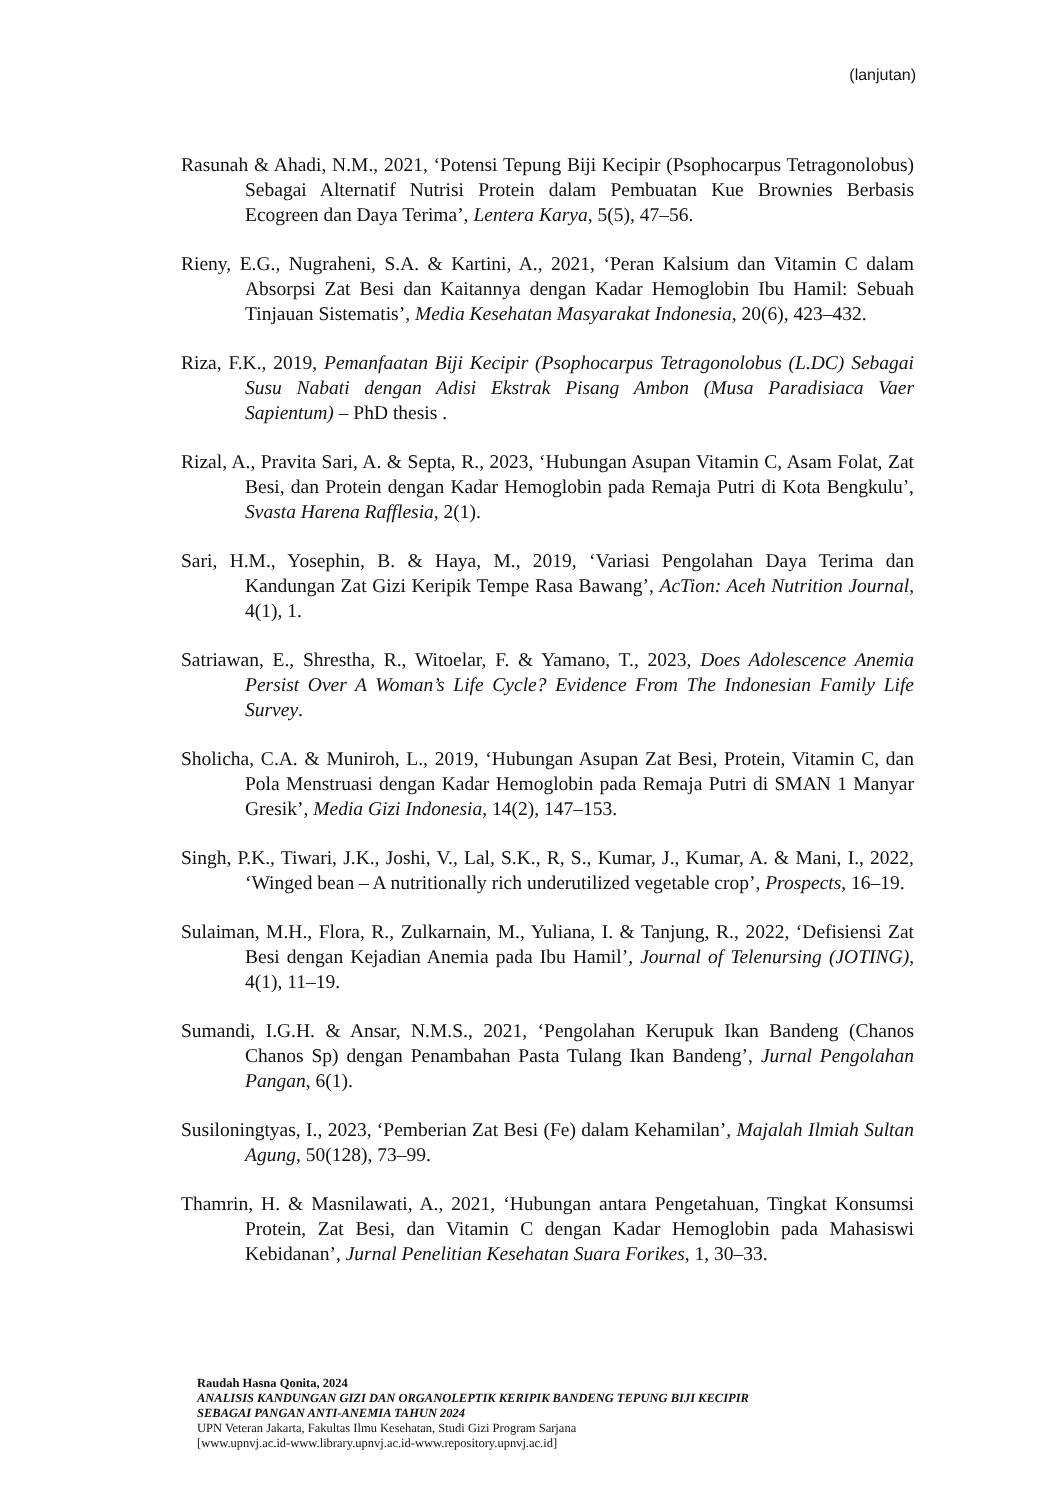(lanjutan)
Rasunah & Ahadi, N.M., 2021, ‘Potensi Tepung Biji Kecipir (Psophocarpus Tetragonolobus) Sebagai Alternatif Nutrisi Protein dalam Pembuatan Kue Brownies Berbasis Ecogreen dan Daya Terima’, Lentera Karya, 5(5), 47–56.
Rieny, E.G., Nugraheni, S.A. & Kartini, A., 2021, ‘Peran Kalsium dan Vitamin C dalam Absorpsi Zat Besi dan Kaitannya dengan Kadar Hemoglobin Ibu Hamil: Sebuah Tinjauan Sistematis’, Media Kesehatan Masyarakat Indonesia, 20(6), 423–432.
Riza, F.K., 2019, Pemanfaatan Biji Kecipir (Psophocarpus Tetragonolobus (L.DC) Sebagai Susu Nabati dengan Adisi Ekstrak Pisang Ambon (Musa Paradisiaca Vaer Sapientum) – PhD thesis .
Rizal, A., Pravita Sari, A. & Septa, R., 2023, ‘Hubungan Asupan Vitamin C, Asam Folat, Zat Besi, dan Protein dengan Kadar Hemoglobin pada Remaja Putri di Kota Bengkulu’, Svasta Harena Rafflesia, 2(1).
Sari, H.M., Yosephin, B. & Haya, M., 2019, ‘Variasi Pengolahan Daya Terima dan Kandungan Zat Gizi Keripik Tempe Rasa Bawang’, AcTion: Aceh Nutrition Journal, 4(1), 1.
Satriawan, E., Shrestha, R., Witoelar, F. & Yamano, T., 2023, Does Adolescence Anemia Persist Over A Woman’s Life Cycle? Evidence From The Indonesian Family Life Survey.
Sholicha, C.A. & Muniroh, L., 2019, ‘Hubungan Asupan Zat Besi, Protein, Vitamin C, dan Pola Menstruasi dengan Kadar Hemoglobin pada Remaja Putri di SMAN 1 Manyar Gresik’, Media Gizi Indonesia, 14(2), 147–153.
Singh, P.K., Tiwari, J.K., Joshi, V., Lal, S.K., R, S., Kumar, J., Kumar, A. & Mani, I., 2022, ‘Winged bean – A nutritionally rich underutilized vegetable crop’, Prospects, 16–19.
Sulaiman, M.H., Flora, R., Zulkarnain, M., Yuliana, I. & Tanjung, R., 2022, ‘Defisiensi Zat Besi dengan Kejadian Anemia pada Ibu Hamil’, Journal of Telenursing (JOTING), 4(1), 11–19.
Sumandi, I.G.H. & Ansar, N.M.S., 2021, ‘Pengolahan Kerupuk Ikan Bandeng (Chanos Chanos Sp) dengan Penambahan Pasta Tulang Ikan Bandeng’, Jurnal Pengolahan Pangan, 6(1).
Susiloningtyas, I., 2023, ‘Pemberian Zat Besi (Fe) dalam Kehamilan’, Majalah Ilmiah Sultan Agung, 50(128), 73–99.
Thamrin, H. & Masnilawati, A., 2021, ‘Hubungan antara Pengetahuan, Tingkat Konsumsi Protein, Zat Besi, dan Vitamin C dengan Kadar Hemoglobin pada Mahasiswi Kebidanan’, Jurnal Penelitian Kesehatan Suara Forikes, 1, 30–33.
Raudah Hasna Qonita, 2024
ANALISIS KANDUNGAN GIZI DAN ORGANOLEPTIK KERIPIK BANDENG TEPUNG BIJI KECIPIR
SEBAGAI PANGAN ANTI-ANEMIA TAHUN 2024
UPN Veteran Jakarta, Fakultas Ilmu Kesehatan, Studi Gizi Program Sarjana
[www.upnvj.ac.id-www.library.upnvj.ac.id-www.repository.upnvj.ac.id]